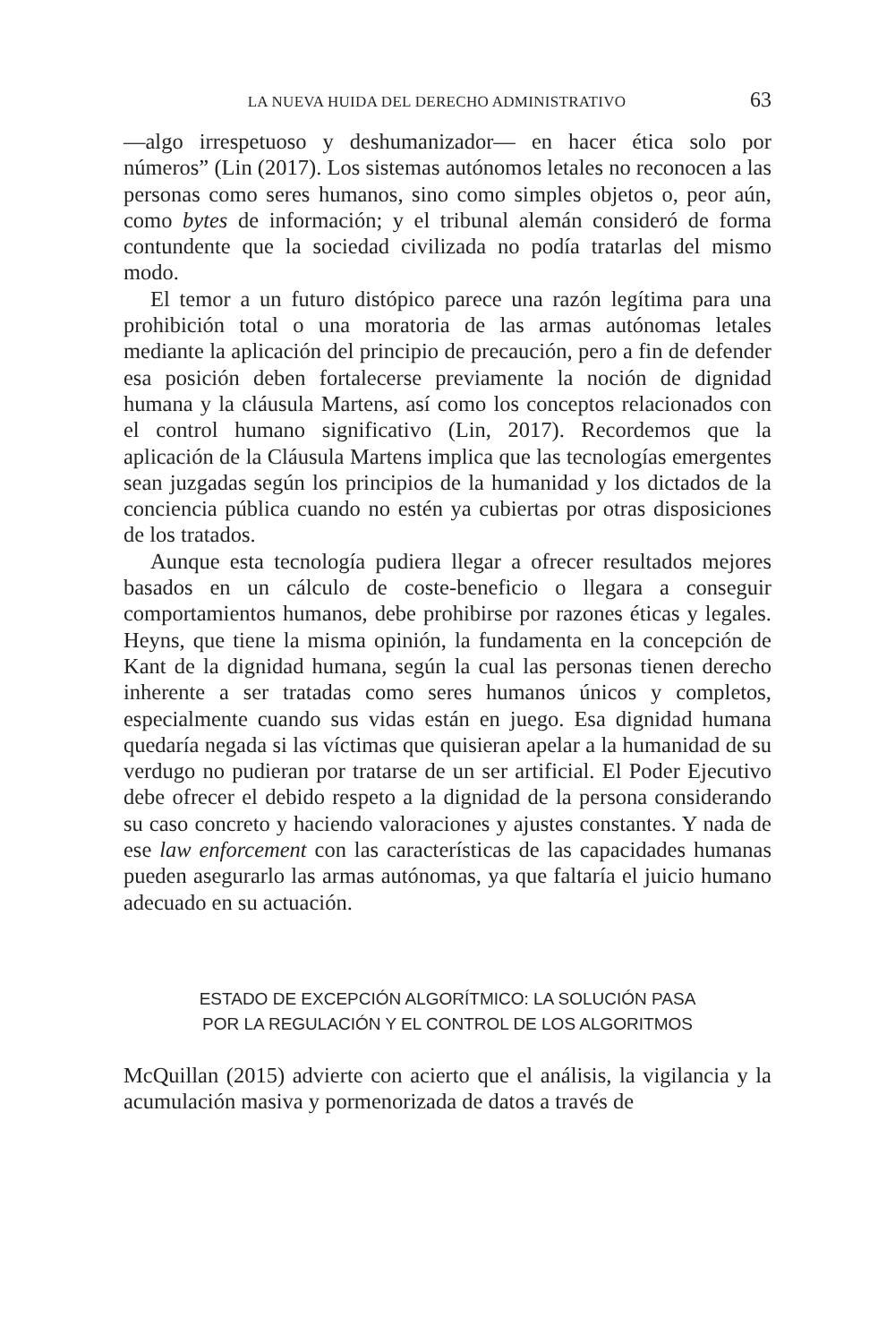LA NUEVA HUIDA DEL DERECHO ADMINISTRATIVO 63
—algo irrespetuoso y deshumanizador— en hacer ética solo por números” (Lin (2017). Los sistemas autónomos letales no reconocen a las personas como seres humanos, sino como simples objetos o, peor aún, como bytes de información; y el tribunal alemán consideró de forma contundente que la sociedad civilizada no podía tratarlas del mismo modo.
El temor a un futuro distópico parece una razón legítima para una prohibición total o una moratoria de las armas autónomas letales mediante la aplicación del principio de precaución, pero a fin de defender esa posición deben fortalecerse previamente la noción de dignidad humana y la cláusula Martens, así como los conceptos relacionados con el control humano significativo (Lin, 2017). Recordemos que la aplicación de la Cláusula Martens implica que las tecnologías emergentes sean juzgadas según los principios de la humanidad y los dictados de la conciencia pública cuando no estén ya cubiertas por otras disposiciones de los tratados.
Aunque esta tecnología pudiera llegar a ofrecer resultados mejores basados en un cálculo de coste-beneficio o llegara a conseguir comportamientos humanos, debe prohibirse por razones éticas y legales. Heyns, que tiene la misma opinión, la fundamenta en la concepción de Kant de la dignidad humana, según la cual las personas tienen derecho inherente a ser tratadas como seres humanos únicos y completos, especialmente cuando sus vidas están en juego. Esa dignidad humana quedaría negada si las víctimas que quisieran apelar a la humanidad de su verdugo no pudieran por tratarse de un ser artificial. El Poder Ejecutivo debe ofrecer el debido respeto a la dignidad de la persona considerando su caso concreto y haciendo valoraciones y ajustes constantes. Y nada de ese law enforcement con las características de las capacidades humanas pueden asegurarlo las armas autónomas, ya que faltaría el juicio humano adecuado en su actuación.
ESTADO DE EXCEPCIÓN ALGORÍTMICO: LA SOLUCIÓN PASA
POR LA REGULACIÓN Y EL CONTROL DE LOS ALGORITMOS
McQuillan (2015) advierte con acierto que el análisis, la vigilancia y la acumulación masiva y pormenorizada de datos a través de